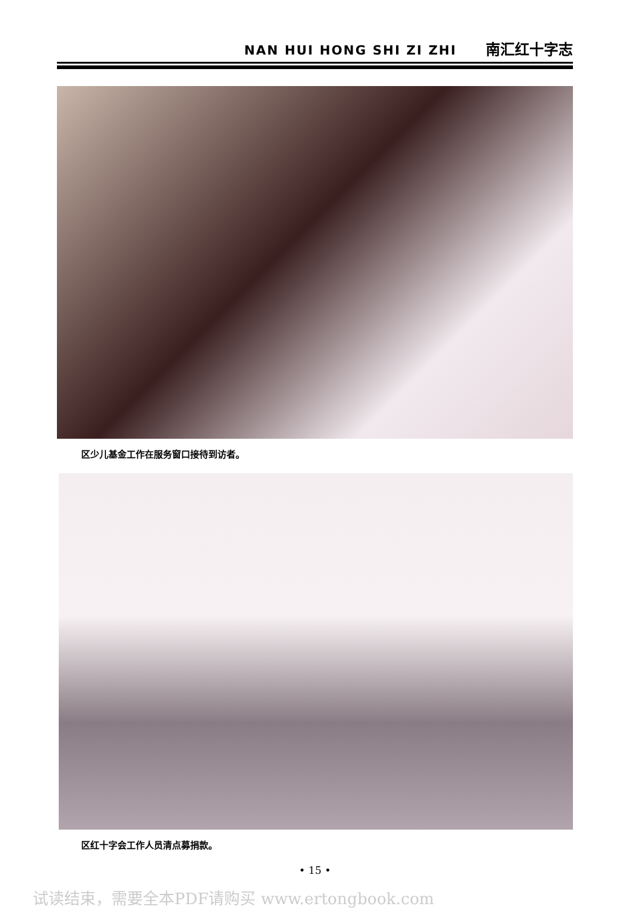NAN HUI HONG SHI ZI ZHI 南汇红十字志
区少儿基金工作在服务窗口接待到访者。
区红十字会工作人员清点募捐款。
• 15 •
试读结束，需要全本PDF请购买 www.ertongbook.com